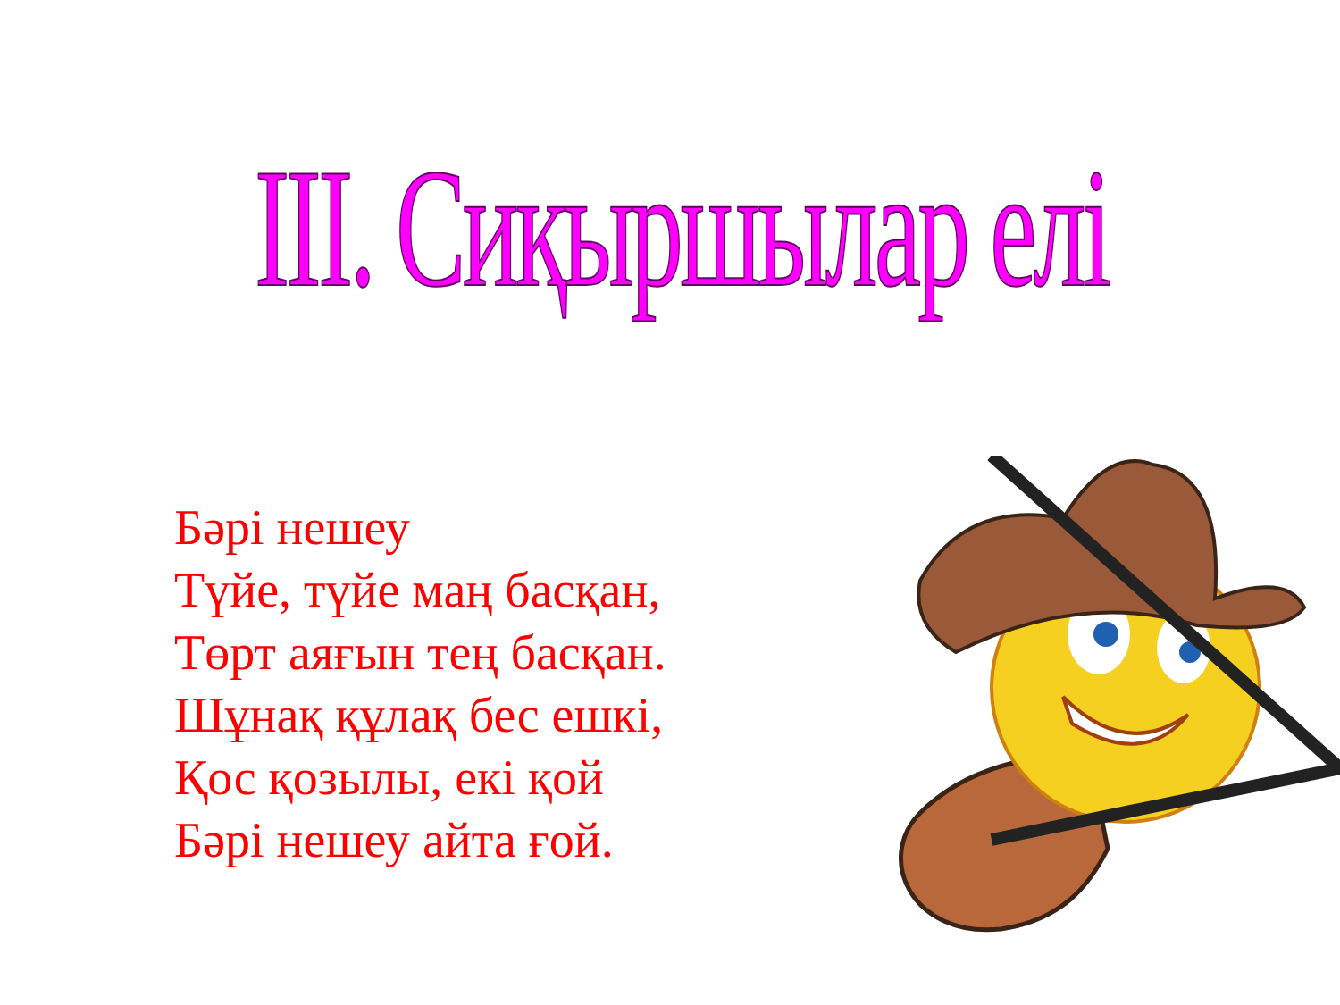ІІІ. Сиқыршылар елі
Бәрі нешеу
Түйе, түйе маң басқан,
Төрт аяғын тең басқан.
Шұнақ құлақ бес ешкі,
Қос қозылы, екі қой
Бәрі нешеу айта ғой.